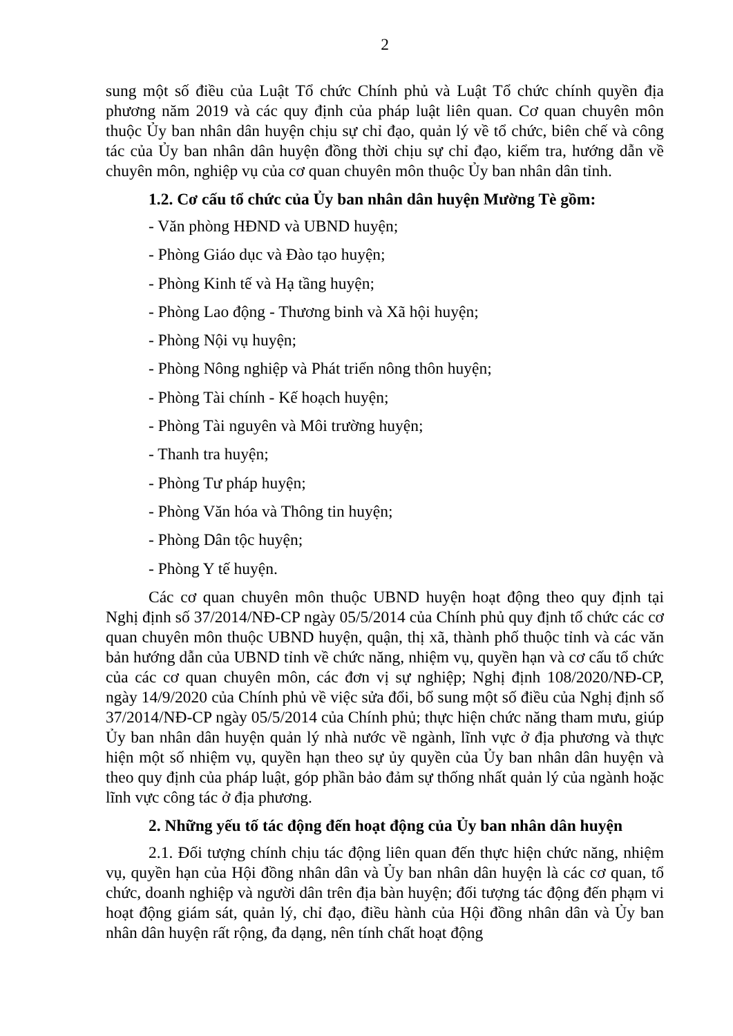2
sung một số điều của Luật Tổ chức Chính phủ và Luật Tổ chức chính quyền địa phương năm 2019 và các quy định của pháp luật liên quan. Cơ quan chuyên môn thuộc Ủy ban nhân dân huyện chịu sự chỉ đạo, quản lý về tổ chức, biên chế và công tác của Ủy ban nhân dân huyện đồng thời chịu sự chỉ đạo, kiểm tra, hướng dẫn về chuyên môn, nghiệp vụ của cơ quan chuyên môn thuộc Ủy ban nhân dân tỉnh.
1.2. Cơ cấu tổ chức của Ủy ban nhân dân huyện Mường Tè gồm:
- Văn phòng HĐND và UBND huyện;
- Phòng Giáo dục và Đào tạo huyện;
- Phòng Kinh tế và Hạ tầng huyện;
- Phòng Lao động - Thương binh và Xã hội huyện;
- Phòng Nội vụ huyện;
- Phòng Nông nghiệp và Phát triển nông thôn huyện;
- Phòng Tài chính - Kế hoạch huyện;
- Phòng Tài nguyên và Môi trường huyện;
- Thanh tra huyện;
- Phòng Tư pháp huyện;
- Phòng Văn hóa và Thông tin huyện;
- Phòng Dân tộc huyện;
- Phòng Y tế huyện.
Các cơ quan chuyên môn thuộc UBND huyện hoạt động theo quy định tại Nghị định số 37/2014/NĐ-CP ngày 05/5/2014 của Chính phủ quy định tổ chức các cơ quan chuyên môn thuộc UBND huyện, quận, thị xã, thành phố thuộc tỉnh và các văn bản hướng dẫn của UBND tỉnh về chức năng, nhiệm vụ, quyền hạn và cơ cấu tổ chức của các cơ quan chuyên môn, các đơn vị sự nghiệp; Nghị định 108/2020/NĐ-CP, ngày 14/9/2020 của Chính phủ về việc sửa đổi, bổ sung một số điều của Nghị định số 37/2014/NĐ-CP ngày 05/5/2014 của Chính phủ; thực hiện chức năng tham mưu, giúp Ủy ban nhân dân huyện quản lý nhà nước về ngành, lĩnh vực ở địa phương và thực hiện một số nhiệm vụ, quyền hạn theo sự ủy quyền của Ủy ban nhân dân huyện và theo quy định của pháp luật, góp phần bảo đảm sự thống nhất quản lý của ngành hoặc lĩnh vực công tác ở địa phương.
2. Những yếu tố tác động đến hoạt động của Ủy ban nhân dân huyện
2.1. Đối tượng chính chịu tác động liên quan đến thực hiện chức năng, nhiệm vụ, quyền hạn của Hội đồng nhân dân và Ủy ban nhân dân huyện là các cơ quan, tổ chức, doanh nghiệp và người dân trên địa bàn huyện; đối tượng tác động đến phạm vi hoạt động giám sát, quản lý, chỉ đạo, điều hành của Hội đồng nhân dân và Ủy ban nhân dân huyện rất rộng, đa dạng, nên tính chất hoạt động